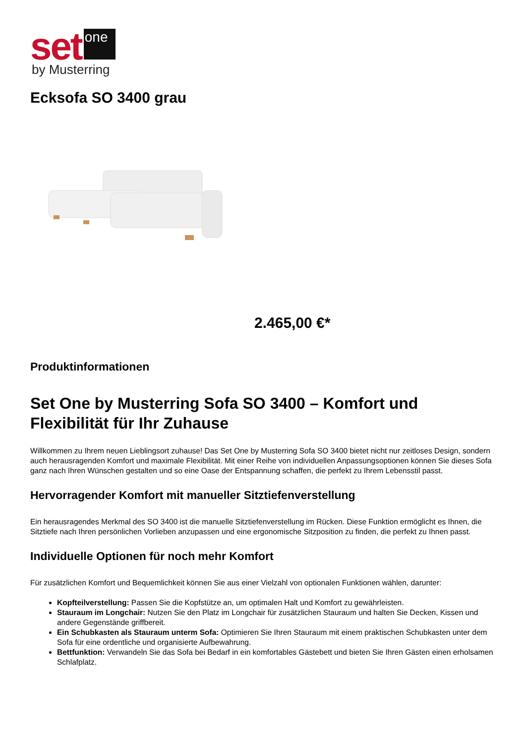set one
by Musterring
Ecksofa SO 3400 grau
2.465,00 €*
Produktinformationen
Set One by Musterring Sofa SO 3400 – Komfort und Flexibilität für Ihr Zuhause
Willkommen zu Ihrem neuen Lieblingsort zuhause! Das Set One by Musterring Sofa SO 3400 bietet nicht nur zeitloses Design, sondern auch herausragenden Komfort und maximale Flexibilität. Mit einer Reihe von individuellen Anpassungsoptionen können Sie dieses Sofa ganz nach Ihren Wünschen gestalten und so eine Oase der Entspannung schaffen, die perfekt zu Ihrem Lebensstil passt.
Hervorragender Komfort mit manueller Sitztiefenverstellung
Ein herausragendes Merkmal des SO 3400 ist die manuelle Sitztiefenverstellung im Rücken. Diese Funktion ermöglicht es Ihnen, die Sitztiefe nach Ihren persönlichen Vorlieben anzupassen und eine ergonomische Sitzposition zu finden, die perfekt zu Ihnen passt.
Individuelle Optionen für noch mehr Komfort
Für zusätzlichen Komfort und Bequemlichkeit können Sie aus einer Vielzahl von optionalen Funktionen wählen, darunter:
Kopfteilverstellung: Passen Sie die Kopfstütze an, um optimalen Halt und Komfort zu gewährleisten.
Stauraum im Longchair: Nutzen Sie den Platz im Longchair für zusätzlichen Stauraum und halten Sie Decken, Kissen und andere Gegenstände griffbereit.
Ein Schubkasten als Stauraum unterm Sofa: Optimieren Sie Ihren Stauraum mit einem praktischen Schubkasten unter dem Sofa für eine ordentliche und organisierte Aufbewahrung.
Bettfunktion: Verwandeln Sie das Sofa bei Bedarf in ein komfortables Gästebett und bieten Sie Ihren Gästen einen erholsamen Schlafplatz.